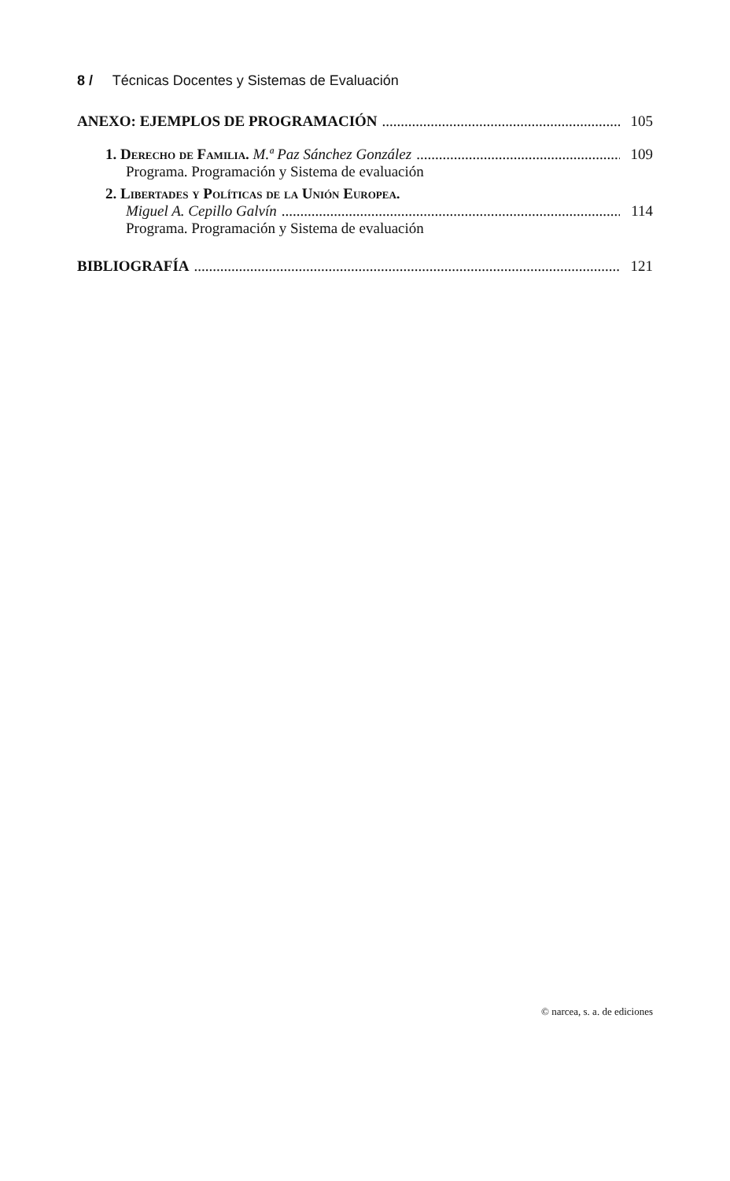8 / Técnicas Docentes y Sistemas de Evaluación
ANEXO: EJEMPLOS DE PROGRAMACIÓN 105
1. Derecho de Familia. M.ª Paz Sánchez González 109
Programa. Programación y Sistema de evaluación
2. Libertades y Políticas de la Unión Europea.
Miguel A. Cepillo Galvín 114
Programa. Programación y Sistema de evaluación
BIBLIOGRAFÍA 121
© narcea, s. a. de ediciones